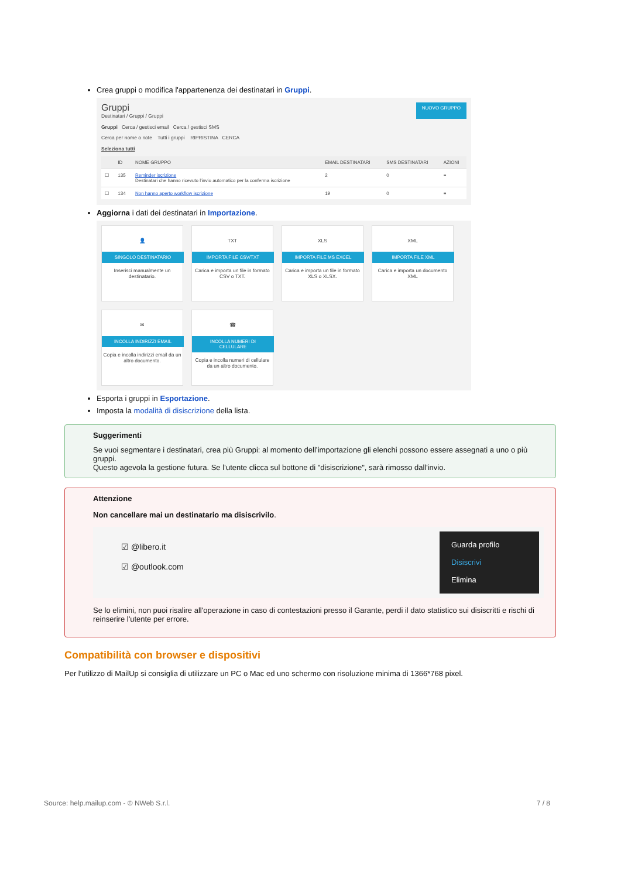Crea gruppi o modifica l'appartenenza dei destinatari in Gruppi.
Gruppi
Destinatari / Gruppi / Gruppi
NUOVO GRUPPO
Gruppi Cerca / gestisci email Cerca / gestisci SMS
Cerca per nome o note Tutti i gruppi RIPRISTINA CERCA
Seleziona tutti
| | ID | NOME GRUPPO | EMAIL DESTINATARI | SMS DESTINATARI | AZIONI |
| --- | --- | --- | --- | --- | --- |
| ☐ | 135 | Reminder iscrizione Destinatari che hanno ricevuto l'invio automatico per la conferma iscrizione | 2 | 0 | ≡ |
| ☐ | 134 | Non hanno aperto workflow iscrizione | 19 | 0 | ≡ |
Aggiorna i dati dei destinatari in Importazione.
👤
SINGOLO DESTINATARIO
Inserisci manualmente un destinatario.
TXT
IMPORTA FILE CSV/TXT
Carica e importa un file in formato CSV o TXT.
XLS
IMPORTA FILE MS EXCEL
Carica e importa un file in formato XLS o XLSX.
XML
IMPORTA FILE XML
Carica e importa un documento XML
✉
INCOLLA INDIRIZZI EMAIL
Copia e incolla indirizzi email da un altro documento.
☎
INCOLLA NUMERI DI CELLULARE
Copia e incolla numeri di cellulare da un altro documento.
Esporta i gruppi in Esportazione.
Imposta la modalità di disiscrizione della lista.
Suggerimenti
Se vuoi segmentare i destinatari, crea più Gruppi: al momento dell’importazione gli elenchi possono essere assegnati a uno o più gruppi.
Questo agevola la gestione futura. Se l’utente clicca sul bottone di "disiscrizione", sarà rimosso dall'invio.
Attenzione
Non cancellare mai un destinatario ma disiscrivilo.
Guarda profilo
Disiscrivi
Elimina
☑ @libero.it
☑ @outlook.com
Se lo elimini, non puoi risalire all'operazione in caso di contestazioni presso il Garante, perdi il dato statistico sui disiscritti e rischi di reinserire l'utente per errore.
Compatibilità con browser e dispositivi
Per l'utilizzo di MailUp si consiglia di utilizzare un PC o Mac ed uno schermo con risoluzione minima di 1366*768 pixel.
Source: help.mailup.com - © NWeb S.r.l. 7 / 8